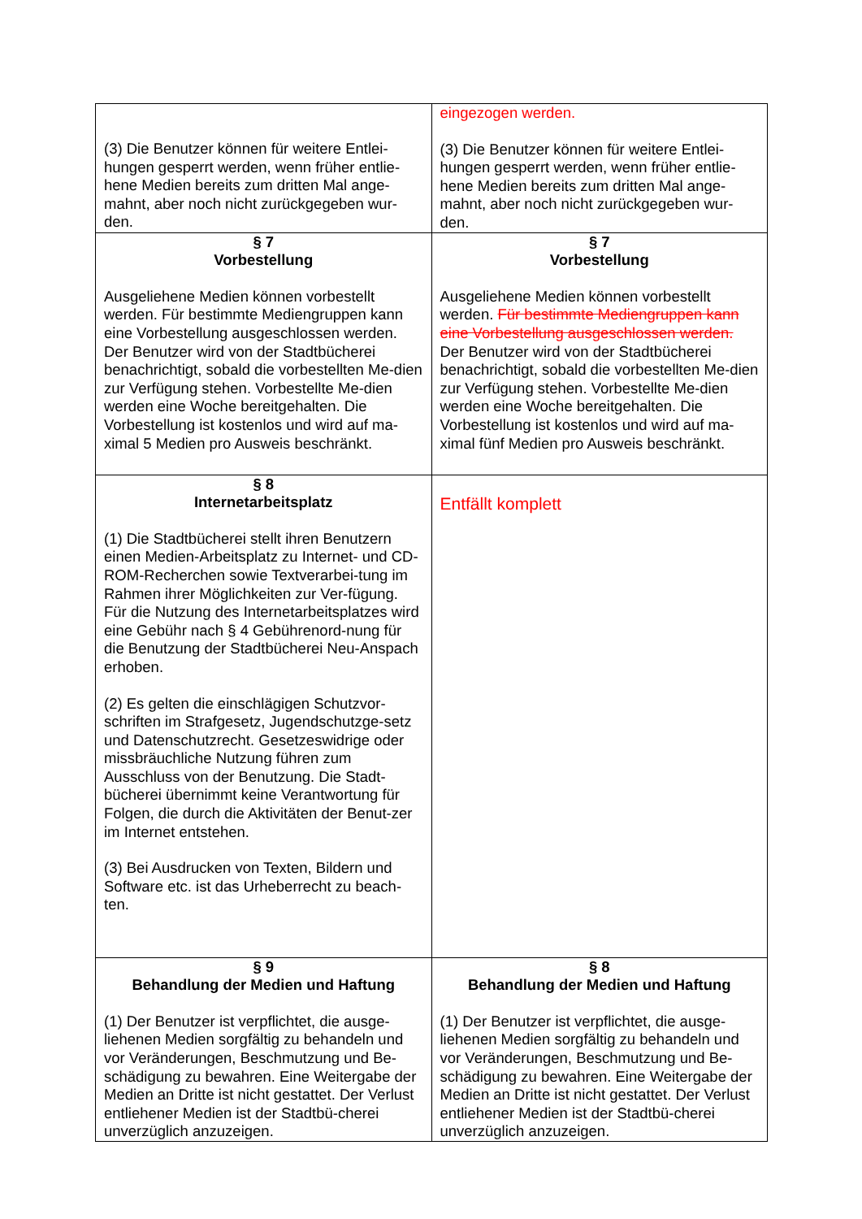| (3) Die Benutzer können für weitere Entlei-hungen gesperrt werden, wenn früher entlie-hene Medien bereits zum dritten Mal ange-mahnt, aber noch nicht zurückgegeben wur-den. | eingezogen werden. (3) Die Benutzer können für weitere Entlei-hungen gesperrt werden, wenn früher entlie-hene Medien bereits zum dritten Mal ange-mahnt, aber noch nicht zurückgegeben wur-den. |
| § 7 Vorbestellung Ausgeliehene Medien können vorbestellt werden. Für bestimmte Mediengruppen kann eine Vorbestellung ausgeschlossen werden. Der Benutzer wird von der Stadtbücherei benachrichtigt, sobald die vorbestellten Me-dien zur Verfügung stehen. Vorbestellte Me-dien werden eine Woche bereitgehalten. Die Vorbestellung ist kostenlos und wird auf ma-ximal 5 Medien pro Ausweis beschränkt. | § 7 Vorbestellung Ausgeliehene Medien können vorbestellt werden. Für bestimmte Mediengruppen kann eine Vorbestellung ausgeschlossen werden. Der Benutzer wird von der Stadtbücherei benachrichtigt, sobald die vorbestellten Me-dien zur Verfügung stehen. Vorbestellte Me-dien werden eine Woche bereitgehalten. Die Vorbestellung ist kostenlos und wird auf ma-ximal fünf Medien pro Ausweis beschränkt. |
| § 8 Internetarbeitsplatz (1) Die Stadtbücherei stellt ihren Benutzern einen Medien-Arbeitsplatz zu Internet- und CD-ROM-Recherchen sowie Textverarbei-tung im Rahmen ihrer Möglichkeiten zur Ver-fügung. Für die Nutzung des Internetarbeitsplatzes wird eine Gebühr nach § 4 Gebührenord-nung für die Benutzung der Stadtbücherei Neu-Anspach erhoben. (2) Es gelten die einschlägigen Schutzvor-schriften im Strafgesetz, Jugendschutzge-setz und Datenschutzrecht. Gesetzeswidrige oder missbräuchliche Nutzung führen zum Ausschluss von der Benutzung. Die Stadt-bücherei übernimmt keine Verantwortung für Folgen, die durch die Aktivitäten der Benut-zer im Internet entstehen. (3) Bei Ausdrucken von Texten, Bildern und Software etc. ist das Urheberrecht zu beach-ten. | Entfällt komplett |
| § 9 Behandlung der Medien und Haftung (1) Der Benutzer ist verpflichtet, die ausge-liehenen Medien sorgfältig zu behandeln und vor Veränderungen, Beschmutzung und Be-schädigung zu bewahren. Eine Weitergabe der Medien an Dritte ist nicht gestattet. Der Verlust entliehener Medien ist der Stadtbü-cherei unverzüglich anzuzeigen. | § 8 Behandlung der Medien und Haftung (1) Der Benutzer ist verpflichtet, die ausge-liehenen Medien sorgfältig zu behandeln und vor Veränderungen, Beschmutzung und Be-schädigung zu bewahren. Eine Weitergabe der Medien an Dritte ist nicht gestattet. Der Verlust entliehener Medien ist der Stadtbü-cherei unverzüglich anzuzeigen. |